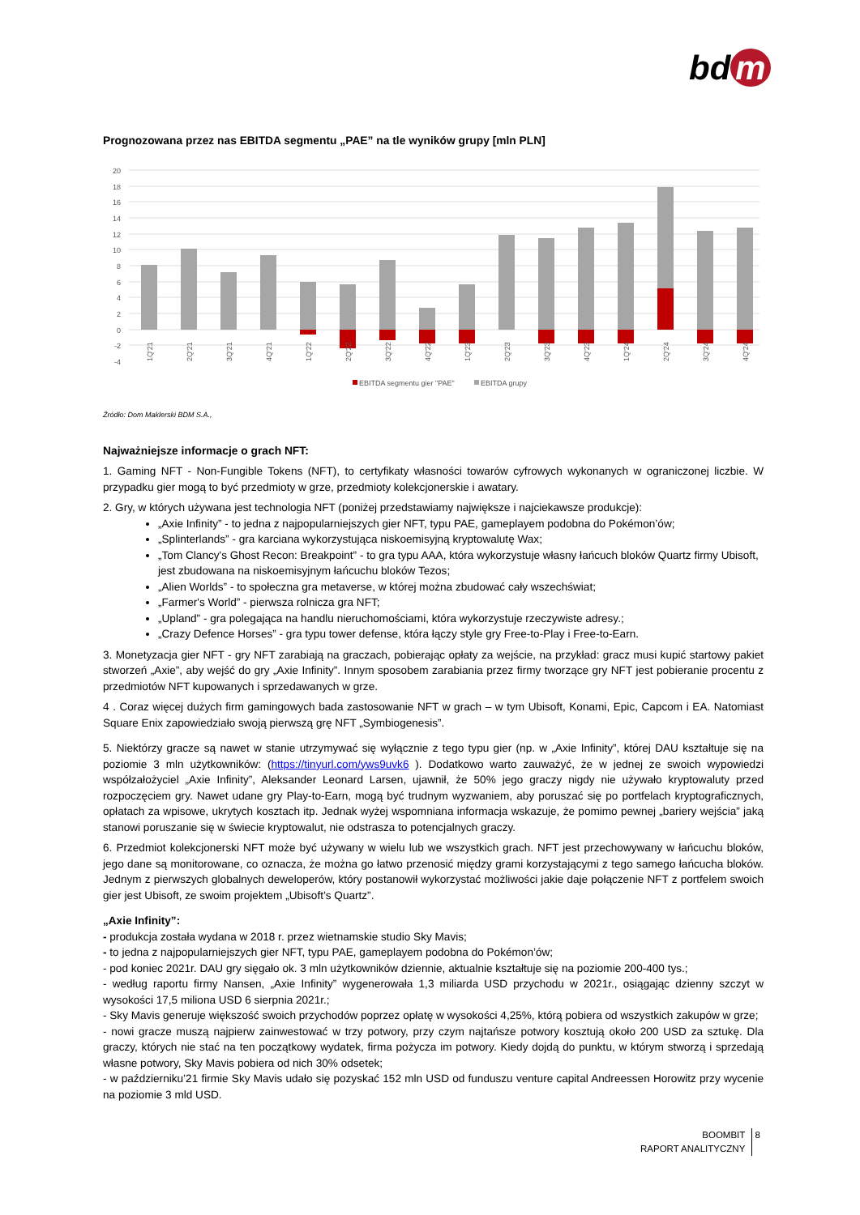bd m
Prognozowana przez nas EBITDA segmentu „PAE” na tle wyników grupy [mln PLN]
20
18
16
14
12
10
8
6
4
2
0
-2
-4
1Q'21
2Q'21
3Q'21
4Q'21
1Q'22
2Q'22
3Q'22
4Q'22
1Q'23
2Q'23
3Q'23
4Q'23
1Q'24
2Q'24
3Q'24
4Q'24
EBITDA segmentu gier "PAE"
EBITDA grupy
Źródło: Dom Maklerski BDM S.A.,
Najważniejsze informacje o grach NFT:
1. Gaming NFT - Non-Fungible Tokens (NFT), to certyfikaty własności towarów cyfrowych wykonanych w ograniczonej liczbie. W przypadku gier mogą to być przedmioty w grze, przedmioty kolekcjonerskie i awatary.
2. Gry, w których używana jest technologia NFT (poniżej przedstawiamy największe i najciekawsze produkcje):
„Axie Infinity” - to jedna z najpopularniejszych gier NFT, typu PAE, gameplayem podobna do Pokémon’ów;
„Splinterlands” - gra karciana wykorzystująca niskoemisyjną kryptowalutę Wax;
„Tom Clancy's Ghost Recon: Breakpoint” - to gra typu AAA, która wykorzystuje własny łańcuch bloków Quartz firmy Ubisoft, jest zbudowana na niskoemisyjnym łańcuchu bloków Tezos;
„Alien Worlds” - to społeczna gra metaverse, w której można zbudować cały wszechświat;
„Farmer's World” - pierwsza rolnicza gra NFT;
„Upland” - gra polegająca na handlu nieruchomościami, która wykorzystuje rzeczywiste adresy.;
„Crazy Defence Horses” - gra typu tower defense, która łączy style gry Free-to-Play i Free-to-Earn.
3. Monetyzacja gier NFT - gry NFT zarabiają na graczach, pobierając opłaty za wejście, na przykład: gracz musi kupić startowy pakiet stworzeń „Axie”, aby wejść do gry „Axie Infinity”. Innym sposobem zarabiania przez firmy tworzące gry NFT jest pobieranie procentu z przedmiotów NFT kupowanych i sprzedawanych w grze.
4 . Coraz więcej dużych firm gamingowych bada zastosowanie NFT w grach – w tym Ubisoft, Konami, Epic, Capcom i EA. Natomiast Square Enix zapowiedziało swoją pierwszą grę NFT „Symbiogenesis”.
5. Niektórzy gracze są nawet w stanie utrzymywać się wyłącznie z tego typu gier (np. w „Axie Infinity”, której DAU kształtuje się na poziomie 3 mln użytkowników: (https://tinyurl.com/yws9uvk6 ). Dodatkowo warto zauważyć, że w jednej ze swoich wypowiedzi współzałożyciel „Axie Infinity”, Aleksander Leonard Larsen, ujawnił, że 50% jego graczy nigdy nie używało kryptowaluty przed rozpoczęciem gry. Nawet udane gry Play-to-Earn, mogą być trudnym wyzwaniem, aby poruszać się po portfelach kryptograficznych, opłatach za wpisowe, ukrytych kosztach itp. Jednak wyżej wspomniana informacja wskazuje, że pomimo pewnej „bariery wejścia” jaką stanowi poruszanie się w świecie kryptowalut, nie odstrasza to potencjalnych graczy.
6. Przedmiot kolekcjonerski NFT może być używany w wielu lub we wszystkich grach. NFT jest przechowywany w łańcuchu bloków, jego dane są monitorowane, co oznacza, że można go łatwo przenosić między grami korzystającymi z tego samego łańcucha bloków. Jednym z pierwszych globalnych deweloperów, który postanowił wykorzystać możliwości jakie daje połączenie NFT z portfelem swoich gier jest Ubisoft, ze swoim projektem „Ubisoft’s Quartz”.
„Axie Infinity”:
- produkcja została wydana w 2018 r. przez wietnamskie studio Sky Mavis;
- to jedna z najpopularniejszych gier NFT, typu PAE, gameplayem podobna do Pokémon’ów;
- pod koniec 2021r. DAU gry sięgało ok. 3 mln użytkowników dziennie, aktualnie kształtuje się na poziomie 200-400 tys.;
- według raportu firmy Nansen, „Axie Infinity” wygenerowała 1,3 miliarda USD przychodu w 2021r., osiągając dzienny szczyt w wysokości 17,5 miliona USD 6 sierpnia 2021r.;
- Sky Mavis generuje większość swoich przychodów poprzez opłatę w wysokości 4,25%, którą pobiera od wszystkich zakupów w grze;
- nowi gracze muszą najpierw zainwestować w trzy potwory, przy czym najtańsze potwory kosztują około 200 USD za sztukę. Dla graczy, których nie stać na ten początkowy wydatek, firma pożycza im potwory. Kiedy dojdą do punktu, w którym stworzą i sprzedają własne potwory, Sky Mavis pobiera od nich 30% odsetek;
- w październiku’21 firmie Sky Mavis udało się pozyskać 152 mln USD od funduszu venture capital Andreessen Horowitz przy wycenie na poziomie 3 mld USD.
BOOMBIT
RAPORT ANALITYCZNY 8